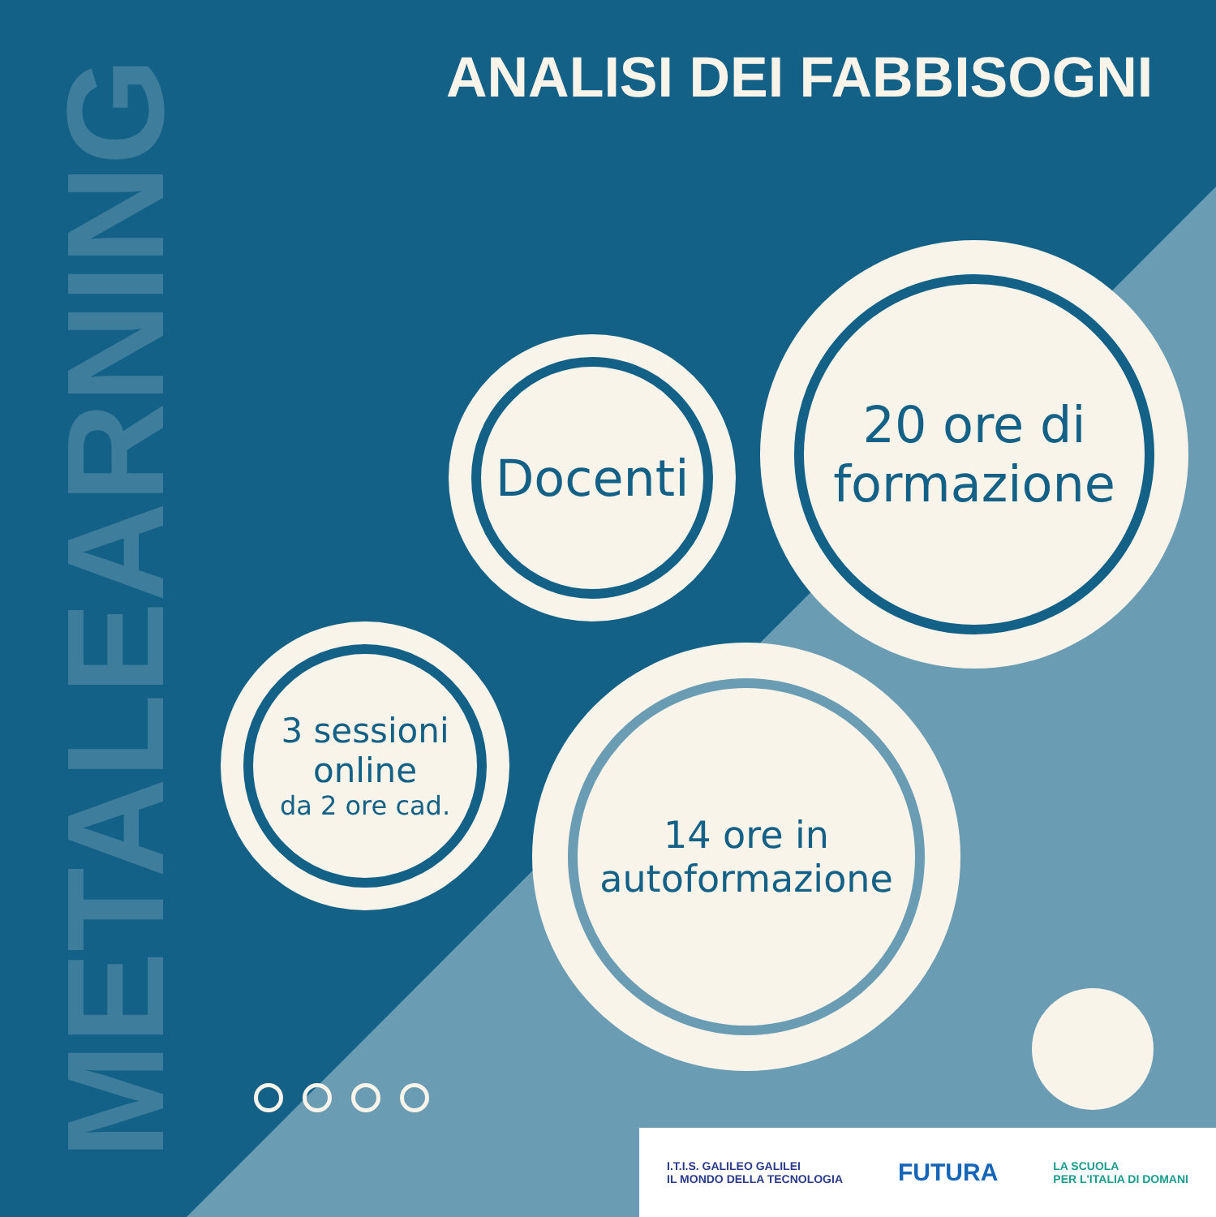METALEARNING
ANALISI DEI FABBISOGNI
Docenti
20 ore di
formazione
3 sessioni
online
da 2 ore cad.
14 ore in
autoformazione
I.T.I.S. GALILEO GALILEI
IL MONDO DELLA TECNOLOGIA FUTURA LA SCUOLA
PER L'ITALIA DI DOMANI